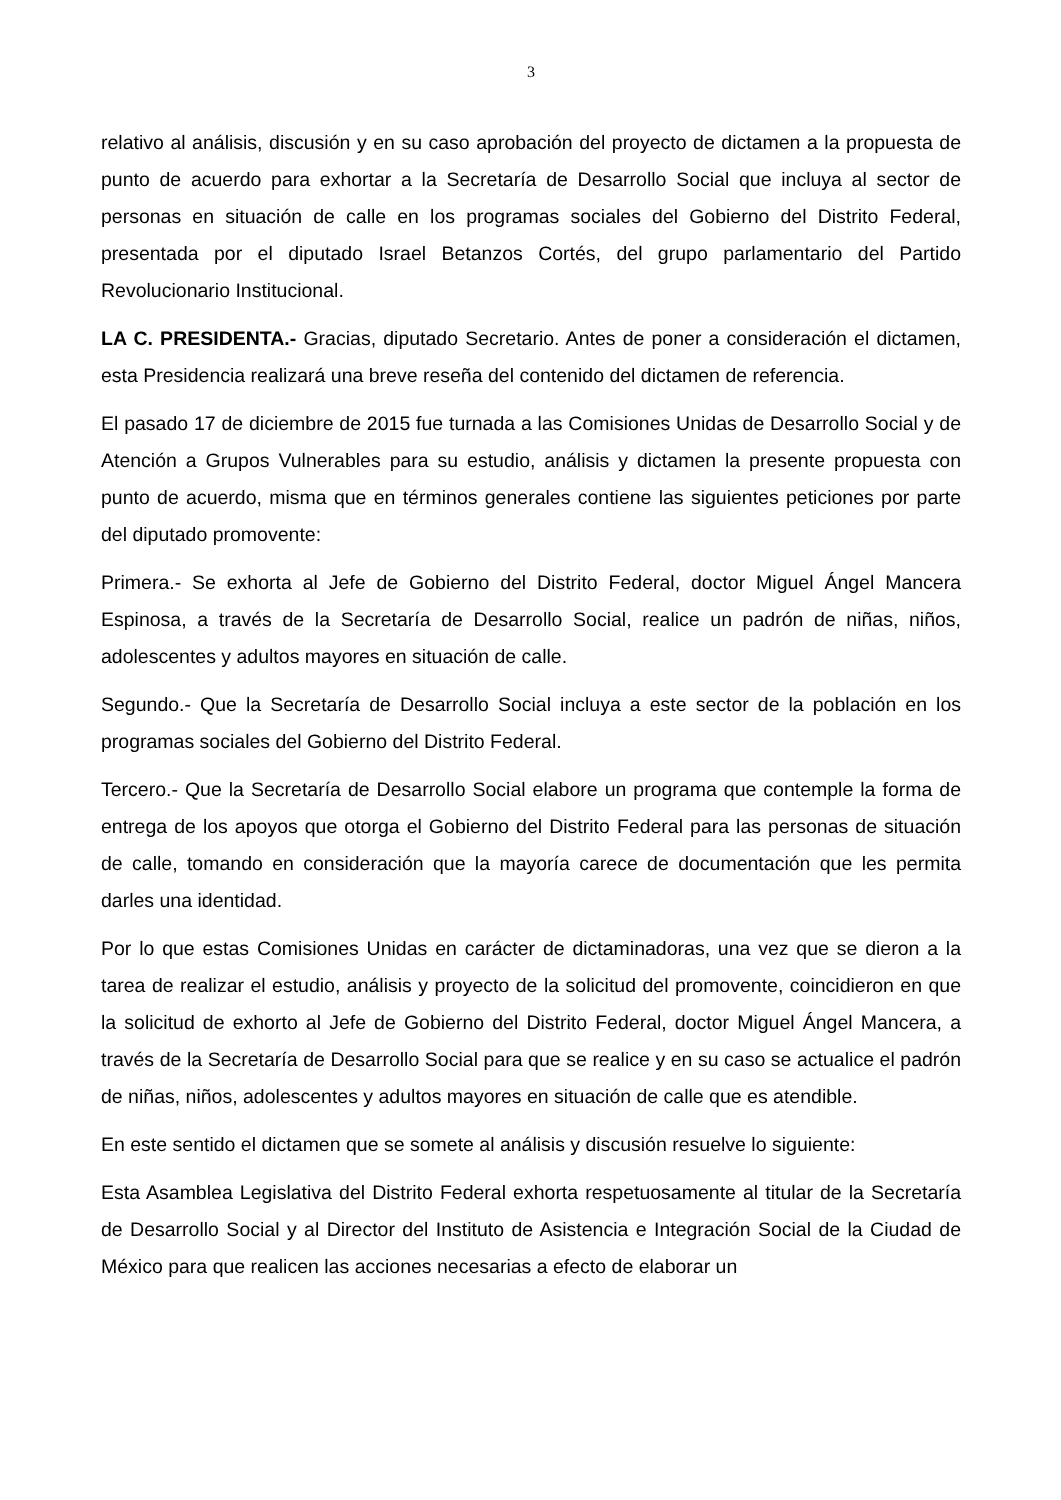3
relativo al análisis, discusión y en su caso aprobación del proyecto de dictamen a la propuesta de punto de acuerdo para exhortar a la Secretaría de Desarrollo Social que incluya al sector de personas en situación de calle en los programas sociales del Gobierno del Distrito Federal, presentada por el diputado Israel Betanzos Cortés, del grupo parlamentario del Partido Revolucionario Institucional.
LA C. PRESIDENTA.- Gracias, diputado Secretario. Antes de poner a consideración el dictamen, esta Presidencia realizará una breve reseña del contenido del dictamen de referencia.
El pasado 17 de diciembre de 2015 fue turnada a las Comisiones Unidas de Desarrollo Social y de Atención a Grupos Vulnerables para su estudio, análisis y dictamen la presente propuesta con punto de acuerdo, misma que en términos generales contiene las siguientes peticiones por parte del diputado promovente:
Primera.- Se exhorta al Jefe de Gobierno del Distrito Federal, doctor Miguel Ángel Mancera Espinosa, a través de la Secretaría de Desarrollo Social, realice un padrón de niñas, niños, adolescentes y adultos mayores en situación de calle.
Segundo.- Que la Secretaría de Desarrollo Social incluya a este sector de la población en los programas sociales del Gobierno del Distrito Federal.
Tercero.- Que la Secretaría de Desarrollo Social elabore un programa que contemple la forma de entrega de los apoyos que otorga el Gobierno del Distrito Federal para las personas de situación de calle, tomando en consideración que la mayoría carece de documentación que les permita darles una identidad.
Por lo que estas Comisiones Unidas en carácter de dictaminadoras, una vez que se dieron a la tarea de realizar el estudio, análisis y proyecto de la solicitud del promovente, coincidieron en que la solicitud de exhorto al Jefe de Gobierno del Distrito Federal, doctor Miguel Ángel Mancera, a través de la Secretaría de Desarrollo Social para que se realice y en su caso se actualice el padrón de niñas, niños, adolescentes y adultos mayores en situación de calle que es atendible.
En este sentido el dictamen que se somete al análisis y discusión resuelve lo siguiente:
Esta Asamblea Legislativa del Distrito Federal exhorta respetuosamente al titular de la Secretaría de Desarrollo Social y al Director del Instituto de Asistencia e Integración Social de la Ciudad de México para que realicen las acciones necesarias a efecto de elaborar un